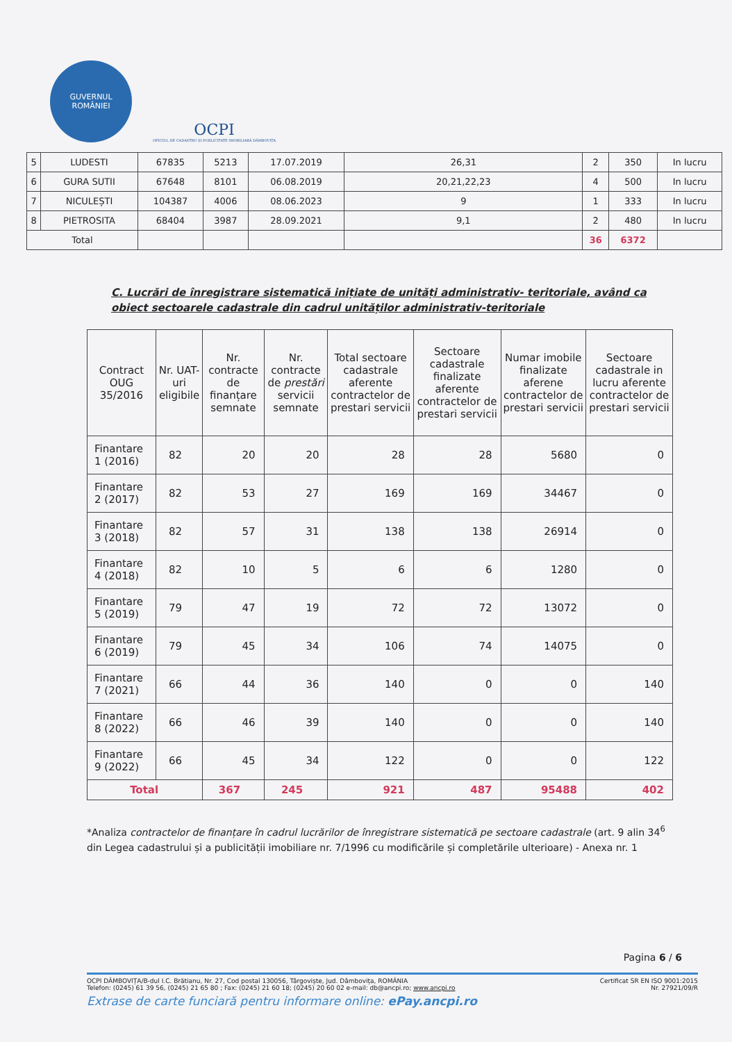GUVERNUL
ROMÂNIEI
OCPI
OFICIUL DE CADASTRU ȘI PUBLICITATE IMOBILIARĂ DÂMBOVIȚA
| 5 | LUDESTI | 67835 | 5213 | 17.07.2019 | 26,31 | 2 | 350 | In lucru |
| 6 | GURA SUTII | 67648 | 8101 | 06.08.2019 | 20,21,22,23 | 4 | 500 | In lucru |
| 7 | NICULEȘTI | 104387 | 4006 | 08.06.2023 | 9 | 1 | 333 | In lucru |
| 8 | PIETROSITA | 68404 | 3987 | 28.09.2021 | 9,1 | 2 | 480 | In lucru |
| Total | | | | | | 36 | 6372 | |
C. Lucrări de înregistrare sistematică inițiate de unități administrativ- teritoriale, având ca obiect sectoarele cadastrale din cadrul unităților administrativ-teritoriale
| Contract OUG 35/2016 | Nr. UAT-uri eligibile | Nr. contracte de finanțare semnate | Nr. contracte de prestări servicii semnate | Total sectoare cadastrale aferente contractelor de prestari servicii | Sectoare cadastrale finalizate aferente contractelor de prestari servicii | Numar imobile finalizate aferene contractelor de prestari servicii | Sectoare cadastrale in lucru aferente contractelor de prestari servicii |
| --- | --- | --- | --- | --- | --- | --- | --- |
| Finantare 1 (2016) | 82 | 20 | 20 | 28 | 28 | 5680 | 0 |
| Finantare 2 (2017) | 82 | 53 | 27 | 169 | 169 | 34467 | 0 |
| Finantare 3 (2018) | 82 | 57 | 31 | 138 | 138 | 26914 | 0 |
| Finantare 4 (2018) | 82 | 10 | 5 | 6 | 6 | 1280 | 0 |
| Finantare 5 (2019) | 79 | 47 | 19 | 72 | 72 | 13072 | 0 |
| Finantare 6 (2019) | 79 | 45 | 34 | 106 | 74 | 14075 | 0 |
| Finantare 7 (2021) | 66 | 44 | 36 | 140 | 0 | 0 | 140 |
| Finantare 8 (2022) | 66 | 46 | 39 | 140 | 0 | 0 | 140 |
| Finantare 9 (2022) | 66 | 45 | 34 | 122 | 0 | 0 | 122 |
| Total | | 367 | 245 | 921 | 487 | 95488 | 402 |
*Analiza contractelor de finanțare în cadrul lucrărilor de înregistrare sistematică pe sectoare cadastrale (art. 9 alin 34<sup>6</sup> din Legea cadastrului și a publicității imobiliare nr. 7/1996 cu modificările și completările ulterioare) - Anexa nr. 1
Pagina 6 / 6
OCPI DÂMBOVIȚA/B-dul I.C. Brătianu, Nr. 27, Cod postal 130056, Târgoviște, Jud. Dâmbovița, ROMÂNIA Certificat SR EN ISO 9001:2015
Telefon: (0245) 61 39 56, (0245) 21 65 80 ; Fax: (0245) 21 60 18; (0245) 20 60 02 e-mail: db@ancpi.ro; www.ancpi.ro Nr. 27921/09/R
Extrase de carte funciară pentru informare online: ePay.ancpi.ro